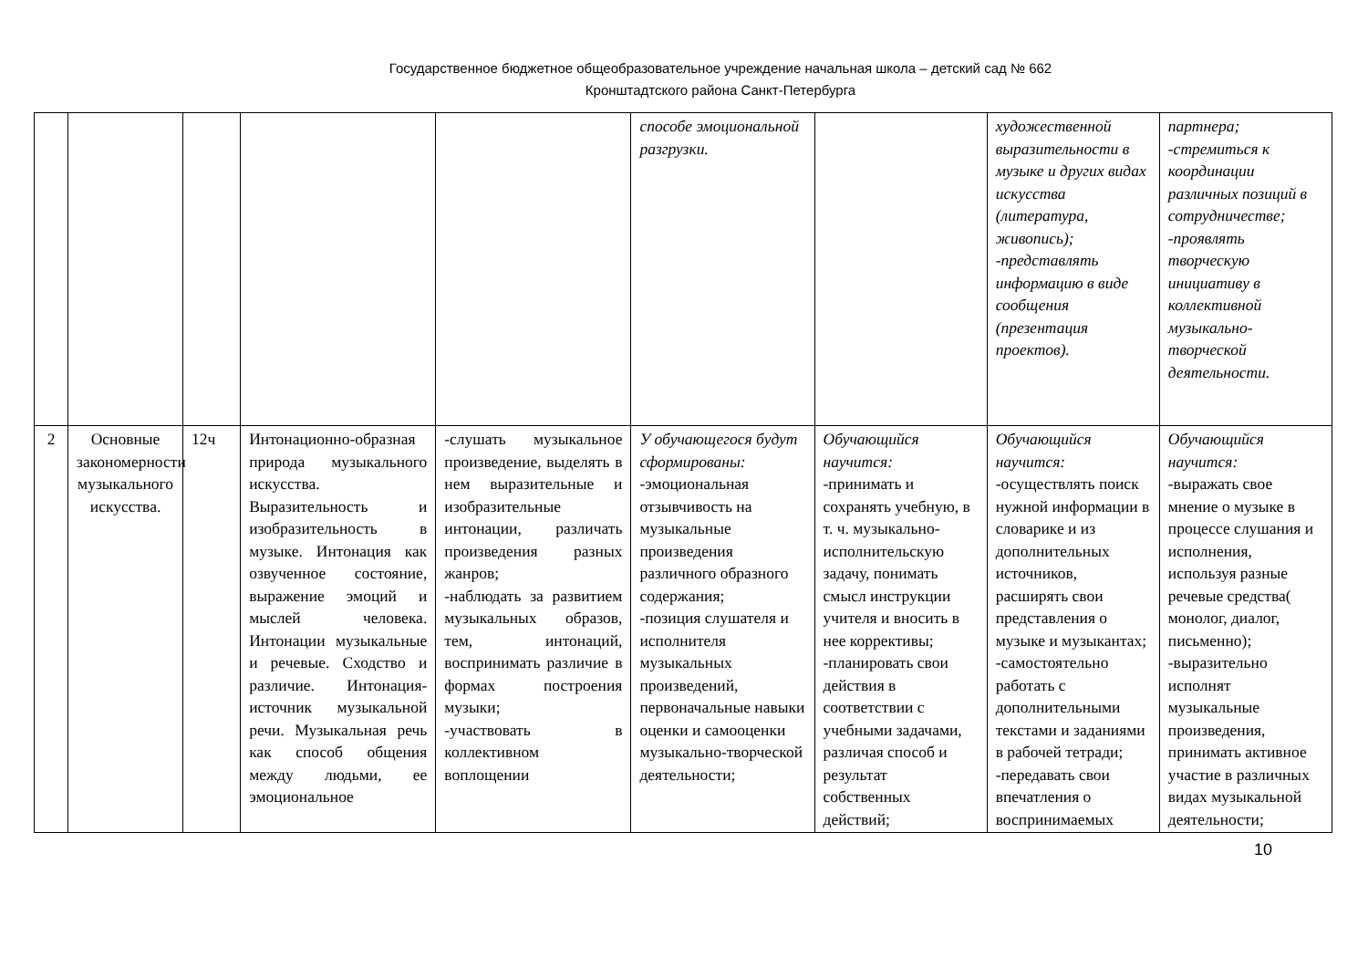Государственное бюджетное общеобразовательное учреждение начальная школа – детский сад № 662
Кронштадтского района Санкт-Петербурга
| | | | | | способе эмоциональной разгрузки. | | художественной выразительности в музыке и других видах искусства (литература, живопись); -представлять информацию в виде сообщения (презентация проектов). | партнера; -стремиться к координации различных позиций в сотрудничестве; -проявлять творческую инициативу в коллективной музыкально-творческой деятельности. |
| 2 | Основные закономерности музыкального искусства. | 12ч | Интонационно-образная природа музыкального искусства. Выразительность и изобразительность в музыке. Интонация как озвученное состояние, выражение эмоций и мыслей человека. Интонации музыкальные и речевые. Сходство и различие. Интонация-источник музыкальной речи. Музыкальная речь как способ общения между людьми, ее эмоциональное | -слушать музыкальное произведение, выделять в нем выразительные и изобразительные интонации, различать произведения разных жанров; -наблюдать за развитием музыкальных образов, тем, интонаций, воспринимать различие в формах построения музыки; -участвовать в коллективном воплощении | У обучающегося будут сформированы: -эмоциональная отзывчивость на музыкальные произведения различного образного содержания; -позиция слушателя и исполнителя музыкальных произведений, первоначальные навыки оценки и самооценки музыкально-творческой деятельности; | Обучающийся научится: -принимать и сохранять учебную, в т. ч. музыкально-исполнительскую задачу, понимать смысл инструкции учителя и вносить в нее коррективы; -планировать свои действия в соответствии с учебными задачами, различая способ и результат собственных действий; | Обучающийся научится: -осуществлять поиск нужной информации в словарике и из дополнительных источников, расширять свои представления о музыке и музыкантах; -самостоятельно работать с дополнительными текстами и заданиями в рабочей тетради; -передавать свои впечатления о воспринимаемых | Обучающийся научится: -выражать свое мнение о музыке в процессе слушания и исполнения, используя разные речевые средства( монолог, диалог, письменно); -выразительно исполнят музыкальные произведения, принимать активное участие в различных видах музыкальной деятельности; |
10